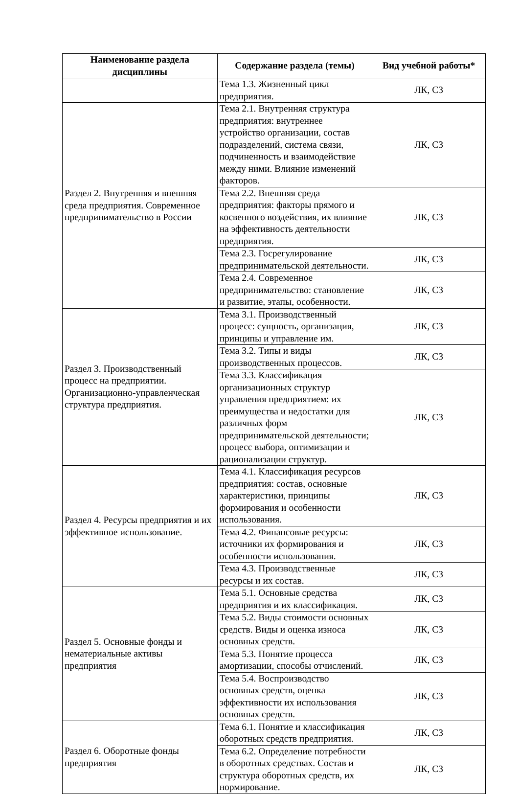| Наименование раздела дисциплины | Содержание раздела (темы) | Вид учебной работы* |
| --- | --- | --- |
| | Тема 1.3. Жизненный цикл предприятия. | ЛК, СЗ |
| Раздел 2. Внутренняя и внешняя среда предприятия. Современное предпринимательство в России | Тема 2.1. Внутренняя структура предприятия: внутреннее устройство организации, состав подразделений, система связи, подчиненность и взаимодействие между ними. Влияние изменений факторов. | ЛК, СЗ |
| | Тема 2.2. Внешняя среда предприятия: факторы прямого и косвенного воздействия, их влияние на эффективность деятельности предприятия. | ЛК, СЗ |
| | Тема 2.3. Госрегулирование предпринимательской деятельности. | ЛК, СЗ |
| | Тема 2.4. Современное предпринимательство: становление и развитие, этапы, особенности. | ЛК, СЗ |
| Раздел 3. Производственный процесс на предприятии. Организационно-управленческая структура предприятия. | Тема 3.1. Производственный процесс: сущность, организация, принципы и управление им. | ЛК, СЗ |
| | Тема 3.2. Типы и виды производственных процессов. | ЛК, СЗ |
| | Тема 3.3. Классификация организационных структур управления предприятием: их преимущества и недостатки для различных форм предпринимательской деятельности; процесс выбора, оптимизации и рационализации структур. | ЛК, СЗ |
| Раздел 4. Ресурсы предприятия и их эффективное использование. | Тема 4.1. Классификация ресурсов предприятия: состав, основные характеристики, принципы формирования и особенности использования. | ЛК, СЗ |
| | Тема 4.2. Финансовые ресурсы: источники их формирования и особенности использования. | ЛК, СЗ |
| | Тема 4.3. Производственные ресурсы и их состав. | ЛК, СЗ |
| Раздел 5. Основные фонды и нематериальные активы предприятия | Тема 5.1. Основные средства предприятия и их классификация. | ЛК, СЗ |
| | Тема 5.2. Виды стоимости основных средств. Виды и оценка износа основных средств. | ЛК, СЗ |
| | Тема 5.3. Понятие процесса амортизации, способы отчислений. | ЛК, СЗ |
| | Тема 5.4. Воспроизводство основных средств, оценка эффективности их использования основных средств. | ЛК, СЗ |
| Раздел 6. Оборотные фонды предприятия | Тема 6.1. Понятие и классификация оборотных средств предприятия. | ЛК, СЗ |
| | Тема 6.2. Определение потребности в оборотных средствах. Состав и структура оборотных средств, их нормирование. | ЛК, СЗ |